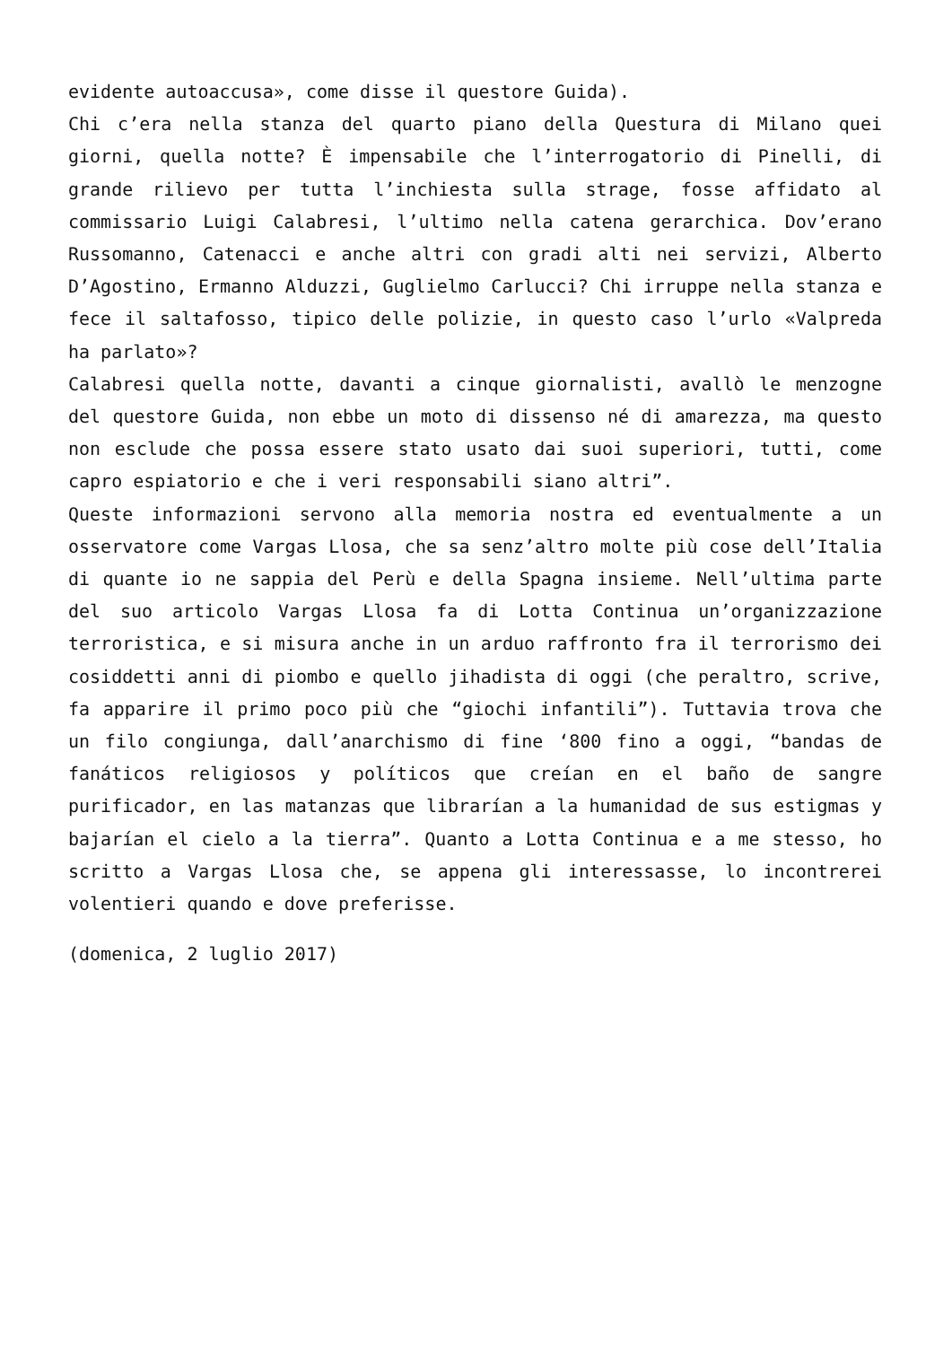evidente autoaccusa», come disse il questore Guida).
Chi c’era nella stanza del quarto piano della Questura di Milano quei giorni, quella notte? È impensabile che l’interrogatorio di Pinelli, di grande rilievo per tutta l’inchiesta sulla strage, fosse affidato al commissario Luigi Calabresi, l’ultimo nella catena gerarchica. Dov’erano Russomanno, Catenacci e anche altri con gradi alti nei servizi, Alberto D’Agostino, Ermanno Alduzzi, Guglielmo Carlucci? Chi irruppe nella stanza e fece il saltafosso, tipico delle polizie, in questo caso l’urlo «Valpreda ha parlato»?
Calabresi quella notte, davanti a cinque giornalisti, avallò le menzogne del questore Guida, non ebbe un moto di dissenso né di amarezza, ma questo non esclude che possa essere stato usato dai suoi superiori, tutti, come capro espiatorio e che i veri responsabili siano altri”.
Queste informazioni servono alla memoria nostra ed eventualmente a un osservatore come Vargas Llosa, che sa senz’altro molte più cose dell’Italia di quante io ne sappia del Perù e della Spagna insieme. Nell’ultima parte del suo articolo Vargas Llosa fa di Lotta Continua un’organizzazione terroristica, e si misura anche in un arduo raffronto fra il terrorismo dei cosiddetti anni di piombo e quello jihadista di oggi (che peraltro, scrive, fa apparire il primo poco più che “giochi infantili”). Tuttavia trova che un filo congiunga, dall’anarchismo di fine ‘800 fino a oggi, “bandas de fanáticos religiosos y políticos que creían en el baño de sangre purificador, en las matanzas que librarían a la humanidad de sus estigmas y bajarían el cielo a la tierra”. Quanto a Lotta Continua e a me stesso, ho scritto a Vargas Llosa che, se appena gli interessasse, lo incontrerei volentieri quando e dove preferisse.
(domenica, 2 luglio 2017)